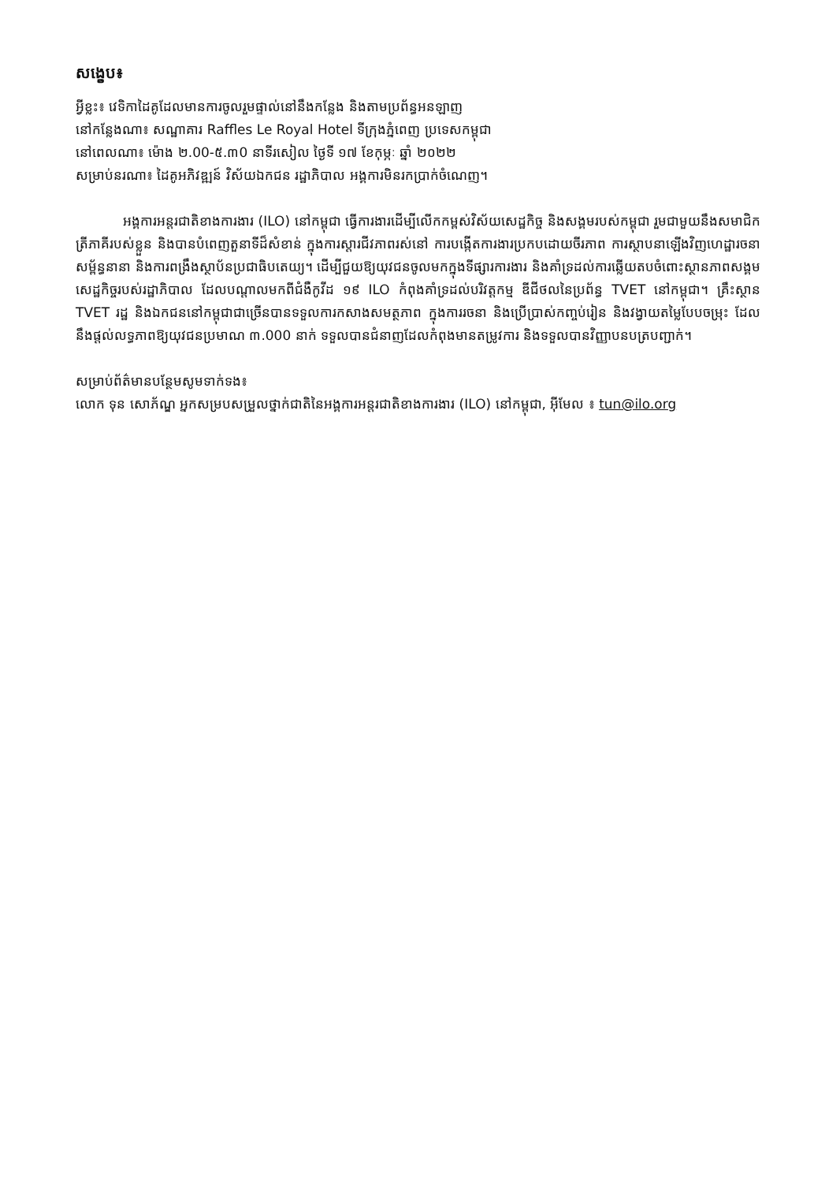សង្ខេប៖
អ្វីខ្លះ៖ វេទិកាដៃគូដែលមានការចូលរួមផ្ទាល់នៅនឹងកន្លែង និងតាមប្រព័ន្ធអនឡាញ
នៅកន្លែងណា៖ សណ្ឋាគារ Raffles Le Royal Hotel ទីក្រុងភ្នំពេញ ប្រទេសកម្ពុជា
នៅពេលណា៖ ម៉ោង ២.00-៥.៣0 នាទីរសៀល ថ្ងៃទី ១៧ ខែកុម្ភៈ ឆ្នាំ ២០២២
សម្រាប់នរណា៖ ដៃគូអភិវឌ្ឍន៍ វិស័យឯកជន រដ្ឋាភិបាល អង្គការមិនរកប្រាក់ចំណេញ។
អង្គការអន្តរជាតិខាងការងារ (ILO) នៅកម្ពុជា ធ្វើការងារដើម្បីលើកកម្ពស់វិស័យសេដ្ឋកិច្ច និងសង្គមរបស់កម្ពុជា រួមជាមួយនឹងសមាជិកត្រីភាគីរបស់ខ្លួន និងបានបំពេញតួនាទីដ៏សំខាន់ ក្នុងការស្តារជីវភាពរស់នៅ ការបង្កើតការងារប្រកបដោយចីរភាព ការស្ថាបនាឡើងវិញហេដ្ឋារចនាសម្ព័ន្ធនានា និងការពង្រឹងស្ថាប័នប្រជាធិបតេយ្យ។ ដើម្បីជួយឱ្យយុវជនចូលមកក្នុងទីផ្សារការងារ និងគាំទ្រដល់ការឆ្លើយតបចំពោះស្ថានភាពសង្គមសេដ្ឋកិច្ចរបស់រដ្ឋាភិបាល ដែលបណ្តាលមកពីជំងឺកូវីដ ១៩ ILO កំពុងគាំទ្រដល់បរិវត្តកម្ម ឌីជីថលនៃប្រព័ន្ធ TVET នៅកម្ពុជា។ គ្រឹះស្ថាន TVET រដ្ឋ និងឯកជននៅកម្ពុជាជាច្រើនបានទទួលការកសាងសមត្ថភាព ក្នុងការរចនា និងប្រើប្រាស់កញ្ចប់រៀន និងវង្វាយតម្លៃបែបចម្រុះ ដែលនឹងផ្តល់លទ្ធភាពឱ្យយុវជនប្រមាណ ៣.000 នាក់ ទទួលបានជំនាញដែលកំពុងមានតម្រូវការ និងទទួលបានវិញ្ញាបនបត្របញ្ជាក់។
សម្រាប់ព័ត៌មានបន្ថែមសូមទាក់ទង៖
លោក ទុន សោភ័ណ្ឌ អ្នកសម្របសម្រួលថ្នាក់ជាតិនៃអង្គការអន្តរជាតិខាងការងារ (ILO) នៅកម្ពុជា, អ៊ីមែល ៖ tun@ilo.org